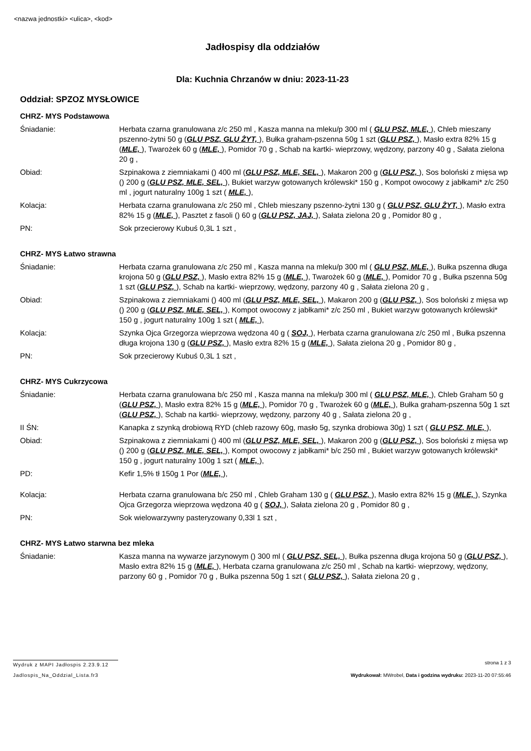<nazwa jednostki> <ulica>, <kod>
Jadłospisy dla oddziałów
Dla: Kuchnia Chrzanów w dniu: 2023-11-23
Oddział: SPZOZ MYSŁOWICE
CHRZ- MYS Podstawowa
Śniadanie: Herbata czarna granulowana z/c 250 ml , Kasza manna na mleku/p 300 ml ( GLU PSZ, MLE, ), Chleb mieszany pszenno-żytni 50 g (GLU PSZ, GLU ŻYT, ), Bułka graham-pszenna 50g 1 szt (GLU PSZ, ), Masło extra 82% 15 g (MLE, ), Twarożek 60 g (MLE, ), Pomidor 70 g , Schab na kartki- wieprzowy, wędzony, parzony 40 g , Sałata zielona 20 g ,
Obiad: Szpinakowa z ziemniakami () 400 ml (GLU PSZ, MLE, SEL, ), Makaron 200 g (GLU PSZ, ), Sos boloński z mięsa wp () 200 g (GLU PSZ, MLE, SEL, ), Bukiet warzyw gotowanych królewski* 150 g , Kompot owocowy z jabłkami* z/c 250 ml , jogurt naturalny 100g 1 szt ( MLE, ),
Kolacja: Herbata czarna granulowana z/c 250 ml , Chleb mieszany pszenno-żytni 130 g ( GLU PSZ, GLU ŻYT, ), Masło extra 82% 15 g (MLE, ), Pasztet z fasoli () 60 g (GLU PSZ, JAJ, ), Sałata zielona 20 g , Pomidor 80 g ,
PN: Sok przecierowy Kubuś 0,3L 1 szt ,
CHRZ- MYS Łatwo strawna
Śniadanie: Herbata czarna granulowana z/c 250 ml , Kasza manna na mleku/p 300 ml ( GLU PSZ, MLE, ), Bułka pszenna długa krojona 50 g (GLU PSZ, ), Masło extra 82% 15 g (MLE, ), Twarożek 60 g (MLE, ), Pomidor 70 g , Bułka pszenna 50g 1 szt (GLU PSZ, ), Schab na kartki- wieprzowy, wędzony, parzony 40 g , Sałata zielona 20 g ,
Obiad: Szpinakowa z ziemniakami () 400 ml (GLU PSZ, MLE, SEL, ), Makaron 200 g (GLU PSZ, ), Sos boloński z mięsa wp () 200 g (GLU PSZ, MLE, SEL, ), Kompot owocowy z jabłkami* z/c 250 ml , Bukiet warzyw gotowanych królewski* 150 g , jogurt naturalny 100g 1 szt ( MLE, ),
Kolacja: Szynka Ojca Grzegorza wieprzowa wędzona 40 g ( SOJ, ), Herbata czarna granulowana z/c 250 ml , Bułka pszenna długa krojona 130 g (GLU PSZ, ), Masło extra 82% 15 g (MLE, ), Sałata zielona 20 g , Pomidor 80 g ,
PN: Sok przecierowy Kubuś 0,3L 1 szt ,
CHRZ- MYS Cukrzycowa
Śniadanie: Herbata czarna granulowana b/c 250 ml , Kasza manna na mleku/p 300 ml ( GLU PSZ, MLE, ), Chleb Graham 50 g (GLU PSZ, ), Masło extra 82% 15 g (MLE, ), Pomidor 70 g , Twarożek 60 g (MLE, ), Bułka graham-pszenna 50g 1 szt (GLU PSZ, ), Schab na kartki- wieprzowy, wędzony, parzony 40 g , Sałata zielona 20 g ,
II ŚN: Kanapka z szynką drobiową RYD (chleb razowy 60g, masło 5g, szynka drobiowa 30g) 1 szt ( GLU PSZ, MLE, ),
Obiad: Szpinakowa z ziemniakami () 400 ml (GLU PSZ, MLE, SEL, ), Makaron 200 g (GLU PSZ, ), Sos boloński z mięsa wp () 200 g (GLU PSZ, MLE, SEL, ), Kompot owocowy z jabłkami* b/c 250 ml , Bukiet warzyw gotowanych królewski* 150 g , jogurt naturalny 100g 1 szt ( MLE, ),
PD: Kefir 1,5% tł 150g 1 Por (MLE, ),
Kolacja: Herbata czarna granulowana b/c 250 ml , Chleb Graham 130 g ( GLU PSZ, ), Masło extra 82% 15 g (MLE, ), Szynka Ojca Grzegorza wieprzowa wędzona 40 g ( SOJ, ), Sałata zielona 20 g , Pomidor 80 g ,
PN: Sok wielowarzywny pasteryzowany 0,33l 1 szt ,
CHRZ- MYS Łatwo starwna bez mleka
Śniadanie: Kasza manna na wywarze jarzynowym () 300 ml ( GLU PSZ, SEL, ), Bułka pszenna długa krojona 50 g (GLU PSZ, ), Masło extra 82% 15 g (MLE, ), Herbata czarna granulowana z/c 250 ml , Schab na kartki- wieprzowy, wędzony, parzony 60 g , Pomidor 70 g , Bułka pszenna 50g 1 szt ( GLU PSZ, ), Sałata zielona 20 g ,
Wydruk z MAPI Jadłospis 2.23.9.12
strona 1 z 3
Jadlospis_Na_Oddzial_Lista.fr3 Wydrukował: MWrobel, Data i godzina wydruku: 2023-11-20 07:55:46